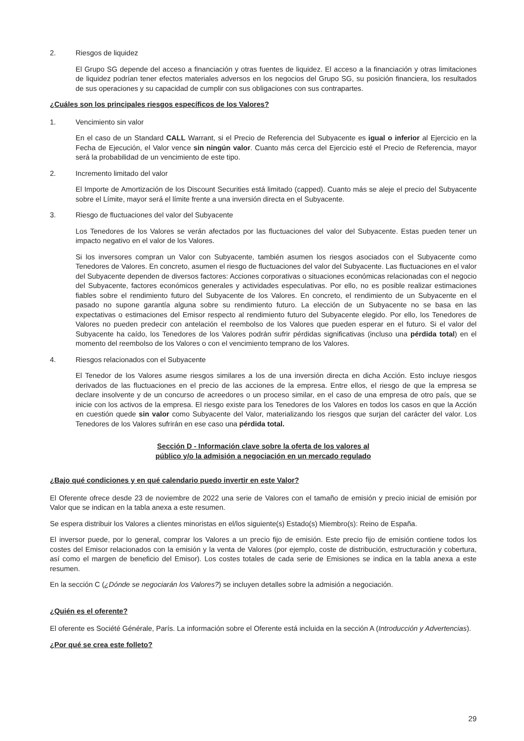2. Riesgos de liquidez
El Grupo SG depende del acceso a financiación y otras fuentes de liquidez. El acceso a la financiación y otras limitaciones de liquidez podrían tener efectos materiales adversos en los negocios del Grupo SG, su posición financiera, los resultados de sus operaciones y su capacidad de cumplir con sus obligaciones con sus contrapartes.
¿Cuáles son los principales riesgos específicos de los Valores?
1. Vencimiento sin valor
En el caso de un Standard CALL Warrant, si el Precio de Referencia del Subyacente es igual o inferior al Ejercicio en la Fecha de Ejecución, el Valor vence sin ningún valor. Cuanto más cerca del Ejercicio esté el Precio de Referencia, mayor será la probabilidad de un vencimiento de este tipo.
2. Incremento limitado del valor
El Importe de Amortización de los Discount Securities está limitado (capped). Cuanto más se aleje el precio del Subyacente sobre el Límite, mayor será el límite frente a una inversión directa en el Subyacente.
3. Riesgo de fluctuaciones del valor del Subyacente
Los Tenedores de los Valores se verán afectados por las fluctuaciones del valor del Subyacente. Estas pueden tener un impacto negativo en el valor de los Valores.
Si los inversores compran un Valor con Subyacente, también asumen los riesgos asociados con el Subyacente como Tenedores de Valores. En concreto, asumen el riesgo de fluctuaciones del valor del Subyacente. Las fluctuaciones en el valor del Subyacente dependen de diversos factores: Acciones corporativas o situaciones económicas relacionadas con el negocio del Subyacente, factores económicos generales y actividades especulativas. Por ello, no es posible realizar estimaciones fiables sobre el rendimiento futuro del Subyacente de los Valores. En concreto, el rendimiento de un Subyacente en el pasado no supone garantía alguna sobre su rendimiento futuro. La elección de un Subyacente no se basa en las expectativas o estimaciones del Emisor respecto al rendimiento futuro del Subyacente elegido. Por ello, los Tenedores de Valores no pueden predecir con antelación el reembolso de los Valores que pueden esperar en el futuro. Si el valor del Subyacente ha caído, los Tenedores de los Valores podrán sufrir pérdidas significativas (incluso una pérdida total) en el momento del reembolso de los Valores o con el vencimiento temprano de los Valores.
4. Riesgos relacionados con el Subyacente
El Tenedor de los Valores asume riesgos similares a los de una inversión directa en dicha Acción. Esto incluye riesgos derivados de las fluctuaciones en el precio de las acciones de la empresa. Entre ellos, el riesgo de que la empresa se declare insolvente y de un concurso de acreedores o un proceso similar, en el caso de una empresa de otro país, que se inicie con los activos de la empresa. El riesgo existe para los Tenedores de los Valores en todos los casos en que la Acción en cuestión quede sin valor como Subyacente del Valor, materializando los riesgos que surjan del carácter del valor. Los Tenedores de los Valores sufrirán en ese caso una pérdida total.
Sección D - Información clave sobre la oferta de los valores al
público y/o la admisión a negociación en un mercado regulado
¿Bajo qué condiciones y en qué calendario puedo invertir en este Valor?
El Oferente ofrece desde 23 de noviembre de 2022 una serie de Valores con el tamaño de emisión y precio inicial de emisión por Valor que se indican en la tabla anexa a este resumen.
Se espera distribuir los Valores a clientes minoristas en el/los siguiente(s) Estado(s) Miembro(s): Reino de España.
El inversor puede, por lo general, comprar los Valores a un precio fijo de emisión. Este precio fijo de emisión contiene todos los costes del Emisor relacionados con la emisión y la venta de Valores (por ejemplo, coste de distribución, estructuración y cobertura, así como el margen de beneficio del Emisor). Los costes totales de cada serie de Emisiones se indica en la tabla anexa a este resumen.
En la sección C (¿Dónde se negociarán los Valores?) se incluyen detalles sobre la admisión a negociación.
¿Quién es el oferente?
El oferente es Société Générale, París. La información sobre el Oferente está incluida en la sección A (Introducción y Advertencias).
¿Por qué se crea este folleto?
29